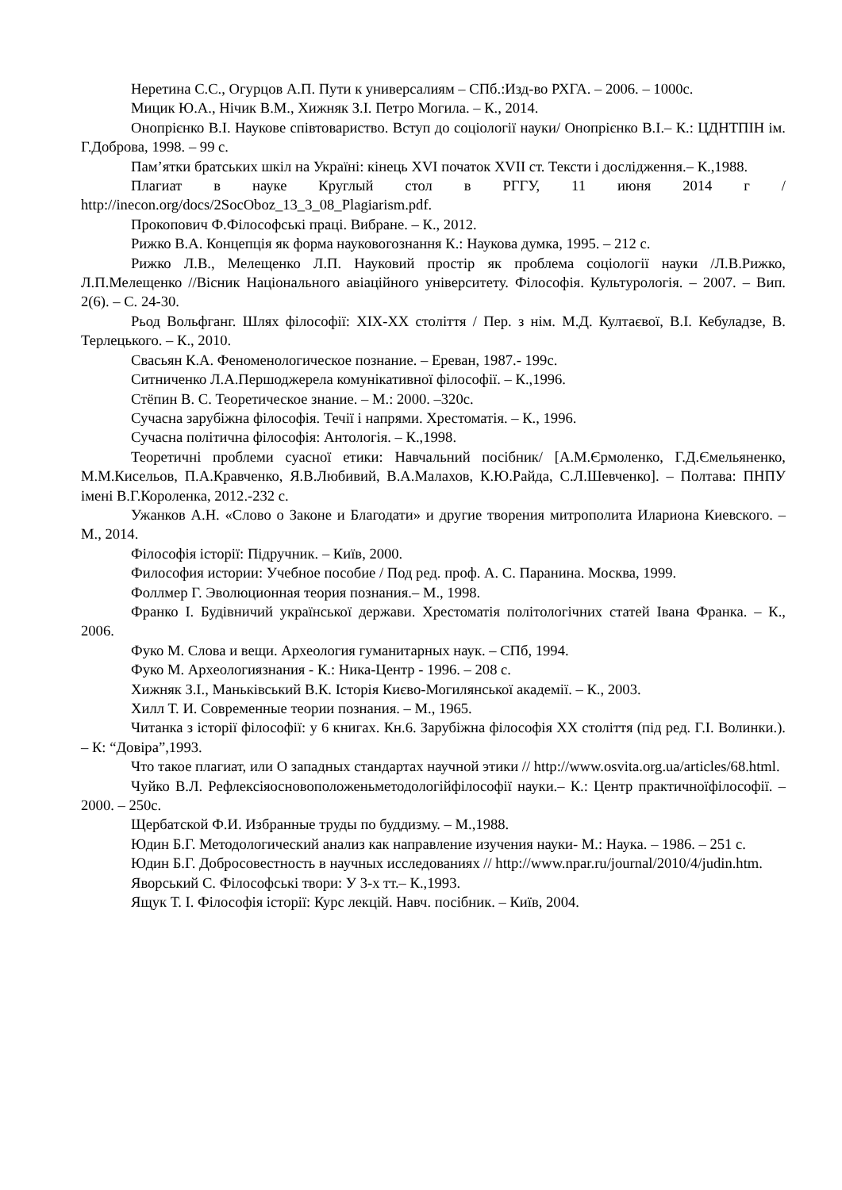Неретина С.С., Огурцов А.П. Пути к универсалиям – СПб.:Изд-во РХГА. – 2006. – 1000с.
Мицик Ю.А., Нічик В.М., Хижняк З.І. Петро Могила. – К., 2014.
Онопрієнко В.І. Наукове співтовариство. Вступ до соціології науки/ Онопрієнко В.І.– К.: ЦДНТПІН ім. Г.Доброва, 1998. – 99 с.
Пам’ятки братських шкіл на Україні: кінець XVI початок XVII ст. Тексти і дослідження.– К.,1988.
Плагиат в науке Круглый стол в РГГУ, 11 июня 2014 г / http://inecon.org/docs/2SocOboz_13_3_08_Plagiarism.pdf.
Прокопович Ф.Філософські праці. Вибране. – К., 2012.
Рижко В.А. Концепція як форма науковогознання К.: Наукова думка, 1995. – 212 с.
Рижко Л.В., Мелещенко Л.П. Науковий простір як проблема соціології науки /Л.В.Рижко, Л.П.Мелещенко //Вісник Національного авіаційного університету. Філософія. Культурологія. – 2007. – Вип. 2(6). – С. 24-30.
Рьод Вольфганг. Шлях філософії: XIX-XX століття / Пер. з нім. М.Д. Култаєвої, В.І. Кебуладзе, В. Терлецького. – К., 2010.
Свасьян К.А. Феноменологическое познание. – Ереван, 1987.- 199с.
Ситниченко Л.А.Першоджерела комунікативної філософії. – К.,1996.
Стёпин В. С. Теоретическое знание. – М.: 2000. –320с.
Сучасна зарубіжна філософія. Течії і напрями. Хрестоматія. – К., 1996.
Сучасна політична філософія: Антологія. – К.,1998.
Теоретичні проблеми суасної етики: Навчальний посібник/ [А.М.Єрмоленко, Г.Д.Ємельяненко, М.М.Кисельов, П.А.Кравченко, Я.В.Любивий, В.А.Малахов, К.Ю.Райда, С.Л.Шевченко]. – Полтава: ПНПУ імені В.Г.Короленка, 2012.-232 с.
Ужанков А.Н. «Слово о Законе и Благодати» и другие творения митрополита Илариона Киевского. – М., 2014.
Філософія історії: Підручник. – Київ, 2000.
Философия истории: Учебное пособие / Под ред. проф. А. С. Паранина. Москва, 1999.
Фоллмер Г. Эволюционная теория познания.– М., 1998.
Франко І. Будівничий української держави. Хрестоматія політологічних статей Івана Франка. – К., 2006.
Фуко М. Слова и вещи. Археология гуманитарных наук. – СПб, 1994.
Фуко М. Археологиязнания - К.: Ника-Центр - 1996. – 208 с.
Хижняк З.І., Маньківський В.К. Історія Києво-Могилянської академії. – К., 2003.
Хилл Т. И. Современные теории познания. – М., 1965.
Читанка з історії філософії: у 6 книгах. Кн.6. Зарубіжна філософія XX століття (під ред. Г.І. Волинки.). – К: “Довіра”,1993.
Что такое плагиат, или О западных стандартах научной этики // http://www.osvita.org.ua/articles/68.html.
Чуйко В.Л. Рефлексіяосновоположеньметодологійфілософії науки.– К.: Центр практичноїфілософії. – 2000. – 250с.
Щербатской Ф.И. Избранные труды по буддизму. – М.,1988.
Юдин Б.Г. Методологический анализ как направление изучения науки- М.: Наука. – 1986. – 251 с.
Юдин Б.Г. Добросовестность в научных исследованиях // http://www.npar.ru/journal/2010/4/judin.htm.
Яворський С. Філософські твори: У 3-х тт.– К.,1993.
Ящук Т. І. Філософія історії: Курс лекцій. Навч. посібник. – Київ, 2004.